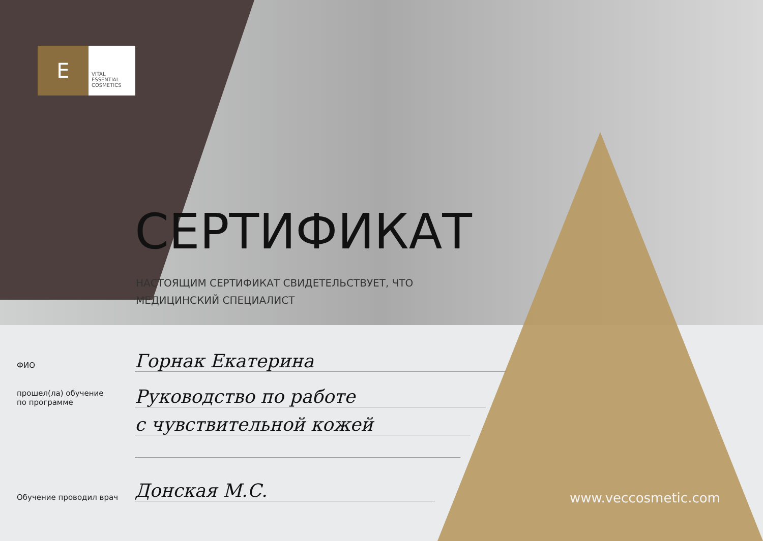E
VITAL ESSENTIAL COSMETICS
СЕРТИФИКАТ
НАСТОЯЩИМ СЕРТИФИКАТ СВИДЕТЕЛЬСТВУЕТ, ЧТО
МЕДИЦИНСКИЙ СПЕЦИАЛИСТ
ФИО Горнак Екатерина
прошел(ла) обучение
по программе
Руководство по работе
с чувствительной кожей
Обучение проводил врач Донская М.С. www.veccosmetic.com